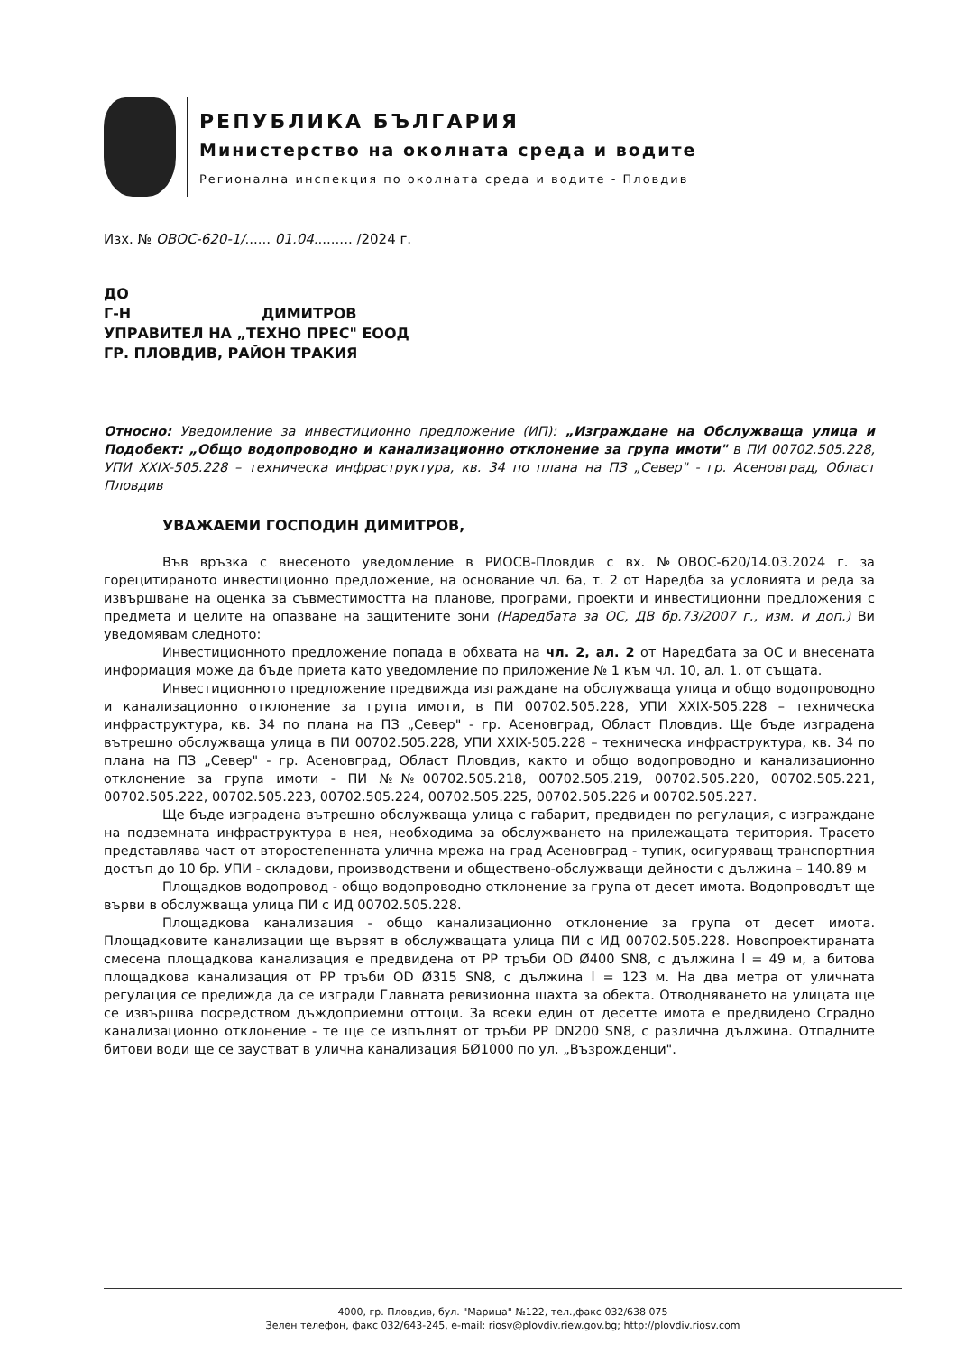РЕПУБЛИКА БЪЛГАРИЯ
Министерство на околната среда и водите
Регионална инспекция по околната среда и водите - Пловдив
Изх. № ОВОС-620-1/...... 01.04......... /2024 г.
ДО
Г-Н ДИМИТРОВ
УПРАВИТЕЛ НА „ТЕХНО ПРЕС" ЕООД
ГР. ПЛОВДИВ, РАЙОН ТРАКИЯ
Относно: Уведомление за инвестиционно предложение (ИП): „Изграждане на Обслужваща улица и Подобект: „Общо водопроводно и канализационно отклонение за група имоти" в ПИ 00702.505.228, УПИ XXIX-505.228 – техническа инфраструктура, кв. 34 по плана на ПЗ „Север" - гр. Асеновград, Област Пловдив
УВАЖАЕМИ ГОСПОДИН ДИМИТРОВ,
Във връзка с внесеното уведомление в РИОСВ-Пловдив с вх. №ОВОС-620/14.03.2024 г. за горецитираното инвестиционно предложение, на основание чл. 6а, т. 2 от Наредба за условията и реда за извършване на оценка за съвместимостта на планове, програми, проекти и инвестиционни предложения с предмета и целите на опазване на защитените зони (Наредбата за ОС, ДВ бр.73/2007 г., изм. и доп.) Ви уведомявам следното:
Инвестиционното предложение попада в обхвата на чл. 2, ал. 2 от Наредбата за ОС и внесената информация може да бъде приета като уведомление по приложение № 1 към чл. 10, ал. 1. от същата.
Инвестиционното предложение предвижда изграждане на обслужваща улица и общо водопроводно и канализационно отклонение за група имоти, в ПИ 00702.505.228, УПИ XXIX-505.228 – техническа инфраструктура, кв. 34 по плана на ПЗ „Север" - гр. Асеновград, Област Пловдив. Ще бъде изградена вътрешно обслужваща улица в ПИ 00702.505.228, УПИ XXIX-505.228 – техническа инфраструктура, кв. 34 по плана на ПЗ „Север" - гр. Асеновград, Област Пловдив, както и общо водопроводно и канализационно отклонение за група имоти - ПИ №№00702.505.218, 00702.505.219, 00702.505.220, 00702.505.221, 00702.505.222, 00702.505.223, 00702.505.224, 00702.505.225, 00702.505.226 и 00702.505.227.
Ще бъде изградена вътрешно обслужваща улица с габарит, предвиден по регулация, с изграждане на подземната инфраструктура в нея, необходима за обслужването на прилежащата територия. Трасето представлява част от второстепенната улична мрежа на град Асеновград - тупик, осигуряващ транспортния достъп до 10 бр. УПИ - складови, производствени и обществено-обслужващи дейности с дължина – 140.89 м
Площадков водопровод - общо водопроводно отклонение за група от десет имота. Водопроводът ще върви в обслужваща улица ПИ с ИД 00702.505.228.
Площадкова канализация - общо канализационно отклонение за група от десет имота. Площадковите канализации ще вървят в обслужващата улица ПИ с ИД 00702.505.228. Новопроектираната смесена площадкова канализация е предвидена от PP тръби OD Ø400 SN8, с дължина l = 49 м, а битова площадкова канализация от PP тръби OD Ø315 SN8, с дължина l = 123 м. На два метра от уличната регулация се предижда да се изгради Главната ревизионна шахта за обекта. Отводняването на улицата ще се извършва посредством дъждоприемни оттоци. За всеки един от десетте имота е предвидено Сградно канализационно отклонение - те ще се изпълнят от тръби PP DN200 SN8, с различна дължина. Отпадните битови води ще се заустват в улична канализация БØ1000 по ул. „Възрожденци".
4000, гр. Пловдив, бул. "Марица" №122, тел.,факс 032/638 075
Зелен телефон, факс 032/643-245, e-mail: riosv@plovdiv.riew.gov.bg; http://plovdiv.riosv.com